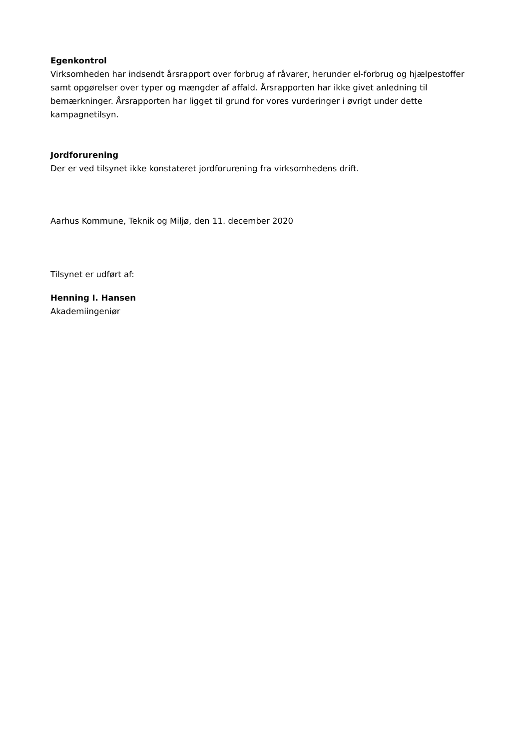Egenkontrol
Virksomheden har indsendt årsrapport over forbrug af råvarer, herunder el-forbrug og hjælpestoffer samt opgørelser over typer og mængder af affald. Årsrapporten har ikke givet anledning til bemærkninger. Årsrapporten har ligget til grund for vores vurderinger i øvrigt under dette kampagnetilsyn.
Jordforurening
Der er ved tilsynet ikke konstateret jordforurening fra virksomhedens drift.
Aarhus Kommune, Teknik og Miljø, den 11. december 2020
Tilsynet er udført af:
Henning I. Hansen
Akademiingeniør